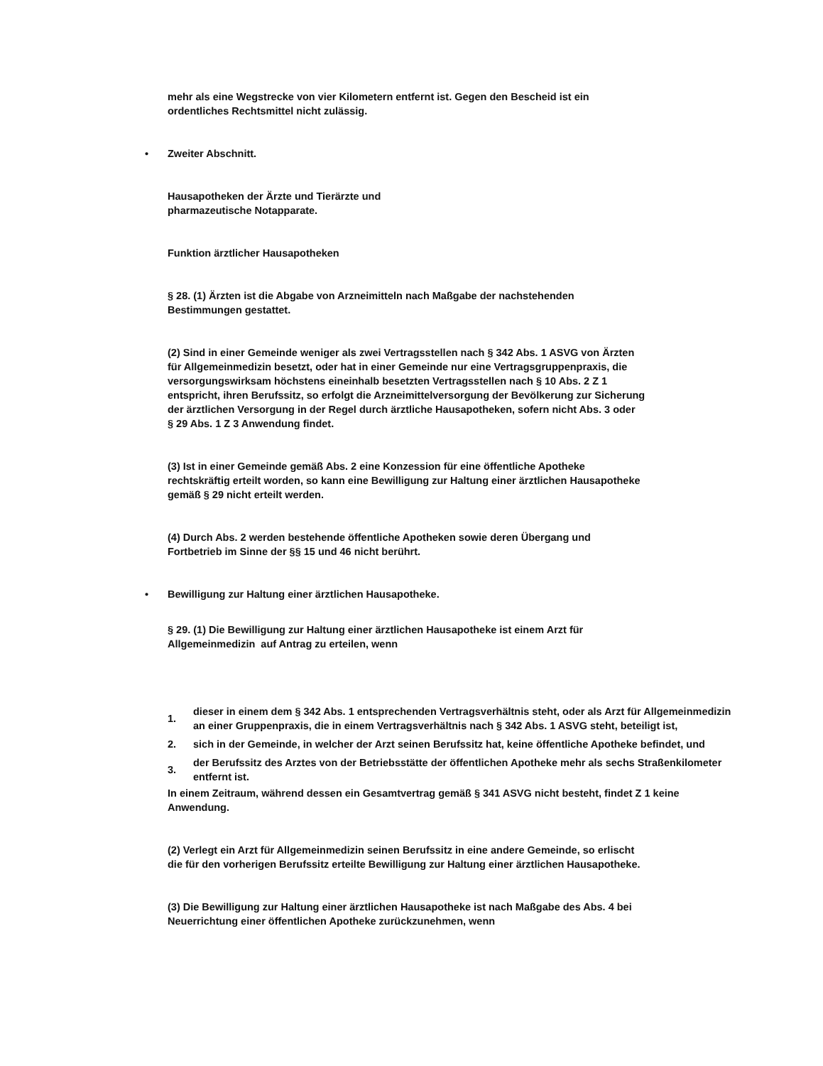mehr als eine Wegstrecke von vier Kilometern entfernt ist. Gegen den Bescheid ist ein
ordentliches Rechtsmittel nicht zulässig.
• Zweiter Abschnitt.
Hausapotheken der Ärzte und Tierärzte und
pharmazeutische Notapparate.
Funktion ärztlicher Hausapotheken
§ 28. (1) Ärzten ist die Abgabe von Arzneimitteln nach Maßgabe der nachstehenden
Bestimmungen gestattet.
(2) Sind in einer Gemeinde weniger als zwei Vertragsstellen nach § 342 Abs. 1 ASVG von Ärzten
für Allgemeinmedizin besetzt, oder hat in einer Gemeinde nur eine Vertragsgruppenpraxis, die
versorgungswirksam höchstens eineinhalb besetzten Vertragsstellen nach § 10 Abs. 2 Z 1
entspricht, ihren Berufssitz, so erfolgt die Arzneimittelversorgung der Bevölkerung zur Sicherung
der ärztlichen Versorgung in der Regel durch ärztliche Hausapotheken, sofern nicht Abs. 3 oder
§ 29 Abs. 1 Z 3 Anwendung findet.
(3) Ist in einer Gemeinde gemäß Abs. 2 eine Konzession für eine öffentliche Apotheke
rechtskräftig erteilt worden, so kann eine Bewilligung zur Haltung einer ärztlichen Hausapotheke
gemäß § 29 nicht erteilt werden.
(4) Durch Abs. 2 werden bestehende öffentliche Apotheken sowie deren Übergang und
Fortbetrieb im Sinne der §§ 15 und 46 nicht berührt.
• Bewilligung zur Haltung einer ärztlichen Hausapotheke.
§ 29. (1) Die Bewilligung zur Haltung einer ärztlichen Hausapotheke ist einem Arzt für
Allgemeinmedizin auf Antrag zu erteilen, wenn
| 1. | dieser in einem dem § 342 Abs. 1 entsprechenden Vertragsverhältnis steht, oder als Arzt für Allgemeinmedizin an einer Gruppenpraxis, die in einem Vertragsverhältnis nach § 342 Abs. 1 ASVG steht, beteiligt ist, |
| 2. | sich in der Gemeinde, in welcher der Arzt seinen Berufssitz hat, keine öffentliche Apotheke befindet, und |
| 3. | der Berufssitz des Arztes von der Betriebsstätte der öffentlichen Apotheke mehr als sechs Straßenkilometer entfernt ist. |
In einem Zeitraum, während dessen ein Gesamtvertrag gemäß § 341 ASVG nicht besteht, findet Z 1 keine Anwendung.
(2) Verlegt ein Arzt für Allgemeinmedizin seinen Berufssitz in eine andere Gemeinde, so erlischt
die für den vorherigen Berufssitz erteilte Bewilligung zur Haltung einer ärztlichen Hausapotheke.
(3) Die Bewilligung zur Haltung einer ärztlichen Hausapotheke ist nach Maßgabe des Abs. 4 bei
Neuerrichtung einer öffentlichen Apotheke zurückzunehmen, wenn